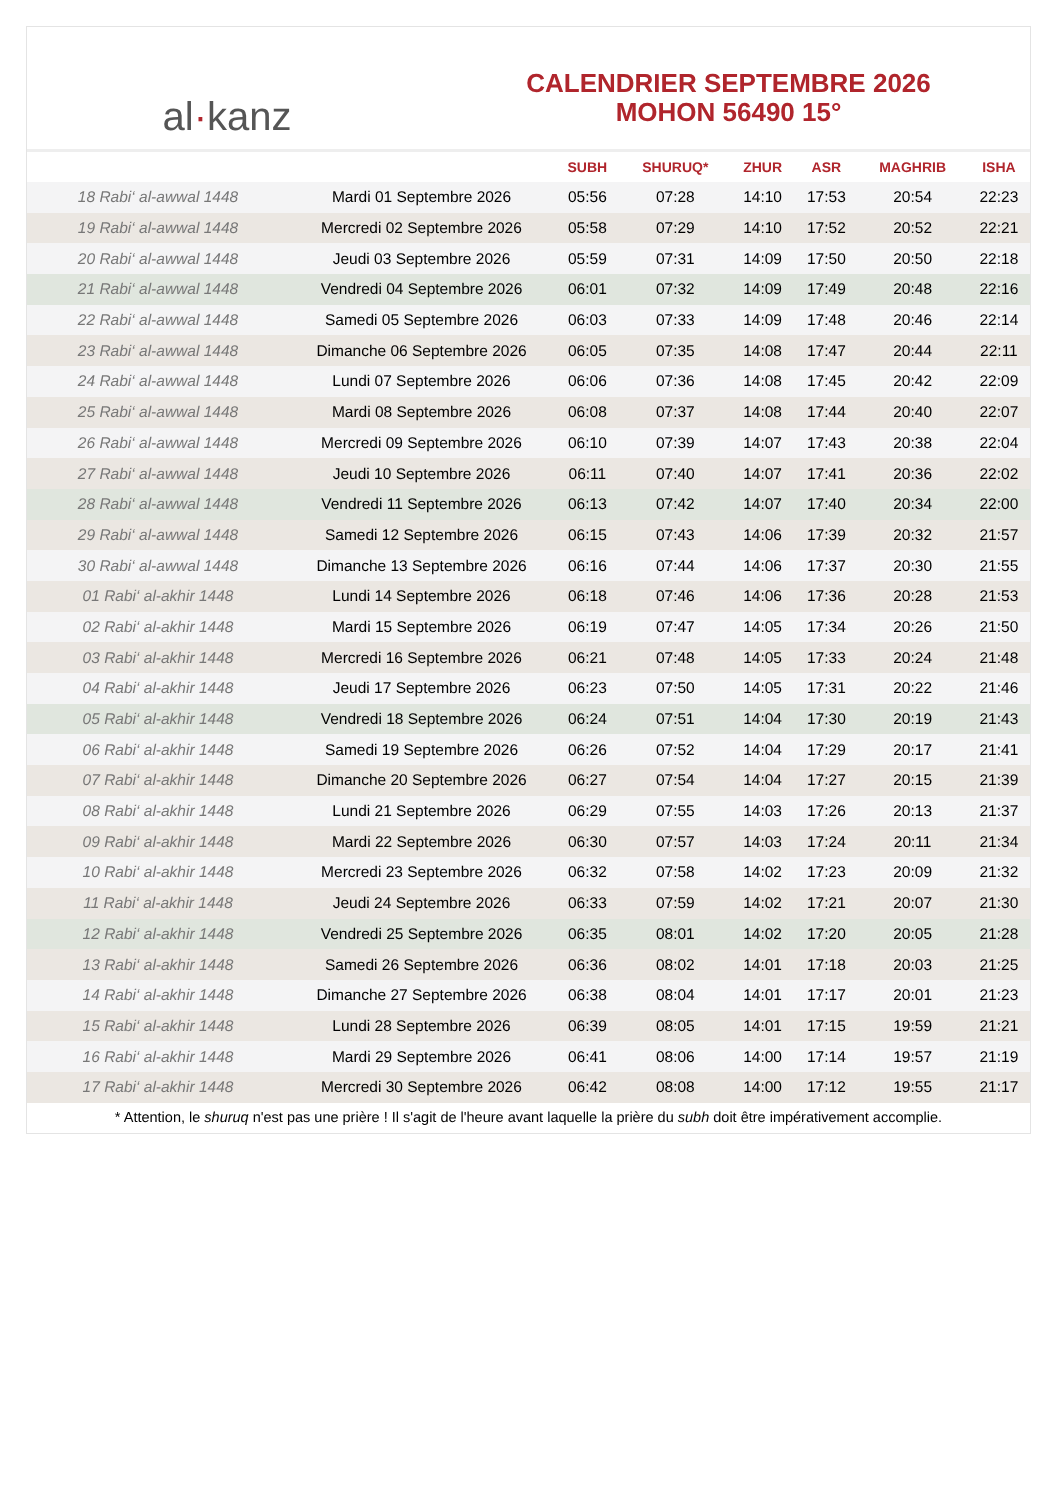al · kanz
CALENDRIER SEPTEMBRE 2026
MOHON 56490 15°
| | | SUBH | SHURUQ* | ZHUR | ASR | MAGHRIB | ISHA |
| --- | --- | --- | --- | --- | --- | --- | --- |
| 18 Rabi‘ al-awwal 1448 | Mardi 01 Septembre 2026 | 05:56 | 07:28 | 14:10 | 17:53 | 20:54 | 22:23 |
| 19 Rabi‘ al-awwal 1448 | Mercredi 02 Septembre 2026 | 05:58 | 07:29 | 14:10 | 17:52 | 20:52 | 22:21 |
| 20 Rabi‘ al-awwal 1448 | Jeudi 03 Septembre 2026 | 05:59 | 07:31 | 14:09 | 17:50 | 20:50 | 22:18 |
| 21 Rabi‘ al-awwal 1448 | Vendredi 04 Septembre 2026 | 06:01 | 07:32 | 14:09 | 17:49 | 20:48 | 22:16 |
| 22 Rabi‘ al-awwal 1448 | Samedi 05 Septembre 2026 | 06:03 | 07:33 | 14:09 | 17:48 | 20:46 | 22:14 |
| 23 Rabi‘ al-awwal 1448 | Dimanche 06 Septembre 2026 | 06:05 | 07:35 | 14:08 | 17:47 | 20:44 | 22:11 |
| 24 Rabi‘ al-awwal 1448 | Lundi 07 Septembre 2026 | 06:06 | 07:36 | 14:08 | 17:45 | 20:42 | 22:09 |
| 25 Rabi‘ al-awwal 1448 | Mardi 08 Septembre 2026 | 06:08 | 07:37 | 14:08 | 17:44 | 20:40 | 22:07 |
| 26 Rabi‘ al-awwal 1448 | Mercredi 09 Septembre 2026 | 06:10 | 07:39 | 14:07 | 17:43 | 20:38 | 22:04 |
| 27 Rabi‘ al-awwal 1448 | Jeudi 10 Septembre 2026 | 06:11 | 07:40 | 14:07 | 17:41 | 20:36 | 22:02 |
| 28 Rabi‘ al-awwal 1448 | Vendredi 11 Septembre 2026 | 06:13 | 07:42 | 14:07 | 17:40 | 20:34 | 22:00 |
| 29 Rabi‘ al-awwal 1448 | Samedi 12 Septembre 2026 | 06:15 | 07:43 | 14:06 | 17:39 | 20:32 | 21:57 |
| 30 Rabi‘ al-awwal 1448 | Dimanche 13 Septembre 2026 | 06:16 | 07:44 | 14:06 | 17:37 | 20:30 | 21:55 |
| 01 Rabi‘ al-akhir 1448 | Lundi 14 Septembre 2026 | 06:18 | 07:46 | 14:06 | 17:36 | 20:28 | 21:53 |
| 02 Rabi‘ al-akhir 1448 | Mardi 15 Septembre 2026 | 06:19 | 07:47 | 14:05 | 17:34 | 20:26 | 21:50 |
| 03 Rabi‘ al-akhir 1448 | Mercredi 16 Septembre 2026 | 06:21 | 07:48 | 14:05 | 17:33 | 20:24 | 21:48 |
| 04 Rabi‘ al-akhir 1448 | Jeudi 17 Septembre 2026 | 06:23 | 07:50 | 14:05 | 17:31 | 20:22 | 21:46 |
| 05 Rabi‘ al-akhir 1448 | Vendredi 18 Septembre 2026 | 06:24 | 07:51 | 14:04 | 17:30 | 20:19 | 21:43 |
| 06 Rabi‘ al-akhir 1448 | Samedi 19 Septembre 2026 | 06:26 | 07:52 | 14:04 | 17:29 | 20:17 | 21:41 |
| 07 Rabi‘ al-akhir 1448 | Dimanche 20 Septembre 2026 | 06:27 | 07:54 | 14:04 | 17:27 | 20:15 | 21:39 |
| 08 Rabi‘ al-akhir 1448 | Lundi 21 Septembre 2026 | 06:29 | 07:55 | 14:03 | 17:26 | 20:13 | 21:37 |
| 09 Rabi‘ al-akhir 1448 | Mardi 22 Septembre 2026 | 06:30 | 07:57 | 14:03 | 17:24 | 20:11 | 21:34 |
| 10 Rabi‘ al-akhir 1448 | Mercredi 23 Septembre 2026 | 06:32 | 07:58 | 14:02 | 17:23 | 20:09 | 21:32 |
| 11 Rabi‘ al-akhir 1448 | Jeudi 24 Septembre 2026 | 06:33 | 07:59 | 14:02 | 17:21 | 20:07 | 21:30 |
| 12 Rabi‘ al-akhir 1448 | Vendredi 25 Septembre 2026 | 06:35 | 08:01 | 14:02 | 17:20 | 20:05 | 21:28 |
| 13 Rabi‘ al-akhir 1448 | Samedi 26 Septembre 2026 | 06:36 | 08:02 | 14:01 | 17:18 | 20:03 | 21:25 |
| 14 Rabi‘ al-akhir 1448 | Dimanche 27 Septembre 2026 | 06:38 | 08:04 | 14:01 | 17:17 | 20:01 | 21:23 |
| 15 Rabi‘ al-akhir 1448 | Lundi 28 Septembre 2026 | 06:39 | 08:05 | 14:01 | 17:15 | 19:59 | 21:21 |
| 16 Rabi‘ al-akhir 1448 | Mardi 29 Septembre 2026 | 06:41 | 08:06 | 14:00 | 17:14 | 19:57 | 21:19 |
| 17 Rabi‘ al-akhir 1448 | Mercredi 30 Septembre 2026 | 06:42 | 08:08 | 14:00 | 17:12 | 19:55 | 21:17 |
* Attention, le shuruq n'est pas une prière ! Il s'agit de l'heure avant laquelle la prière du subh doit être impérativement accomplie.